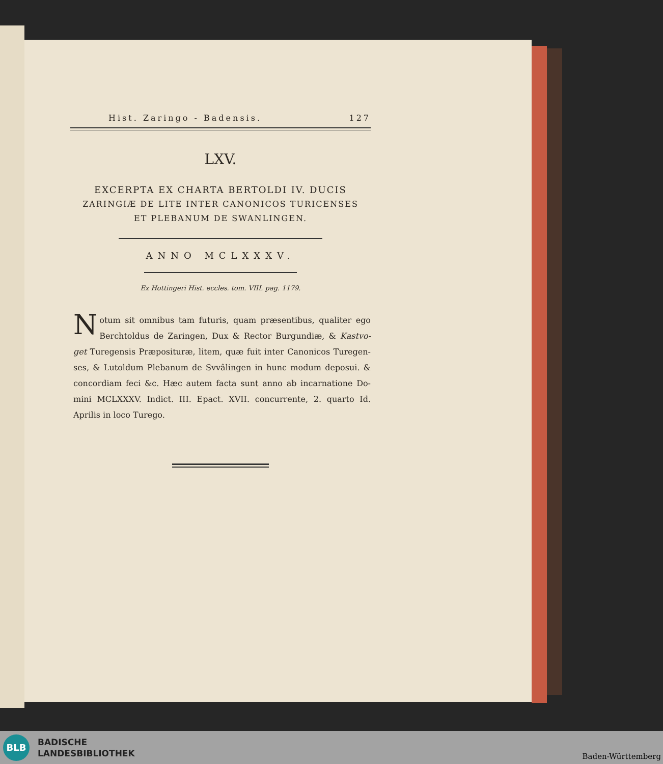Hist. Zaringo - Badensis. 127
LXV.
EXCERPTA EX CHARTA BERTOLDI IV. DUCIS
ZARINGIÆ DE LITE INTER CANONICOS TURICENSES
ET PLEBANUM DE SWANLINGEN.
ANNO MCLXXXV.
Ex Hottingeri Hist. eccles. tom. VIII. pag. 1179.
Notum sit omnibus tam futuris, quam præsentibus, qualiter ego Berchtoldus de Zaringen, Dux & Rector Burgundiæ, & Kastvo-get Turegensis Præposituræ, litem, quæ fuit inter Canonicos Turegen-ses, & Lutoldum Plebanum de Svvâlingen in hunc modum deposui. & concordiam feci &c. Hæc autem facta sunt anno ab incarnatione Do-mini MCLXXXV. Indict. III. Epact. XVII. concurrente, 2. quarto Id. Aprilis in loco Turego.
BLB
BADISCHE
LANDESBIBLIOTHEK
Baden-Württemberg